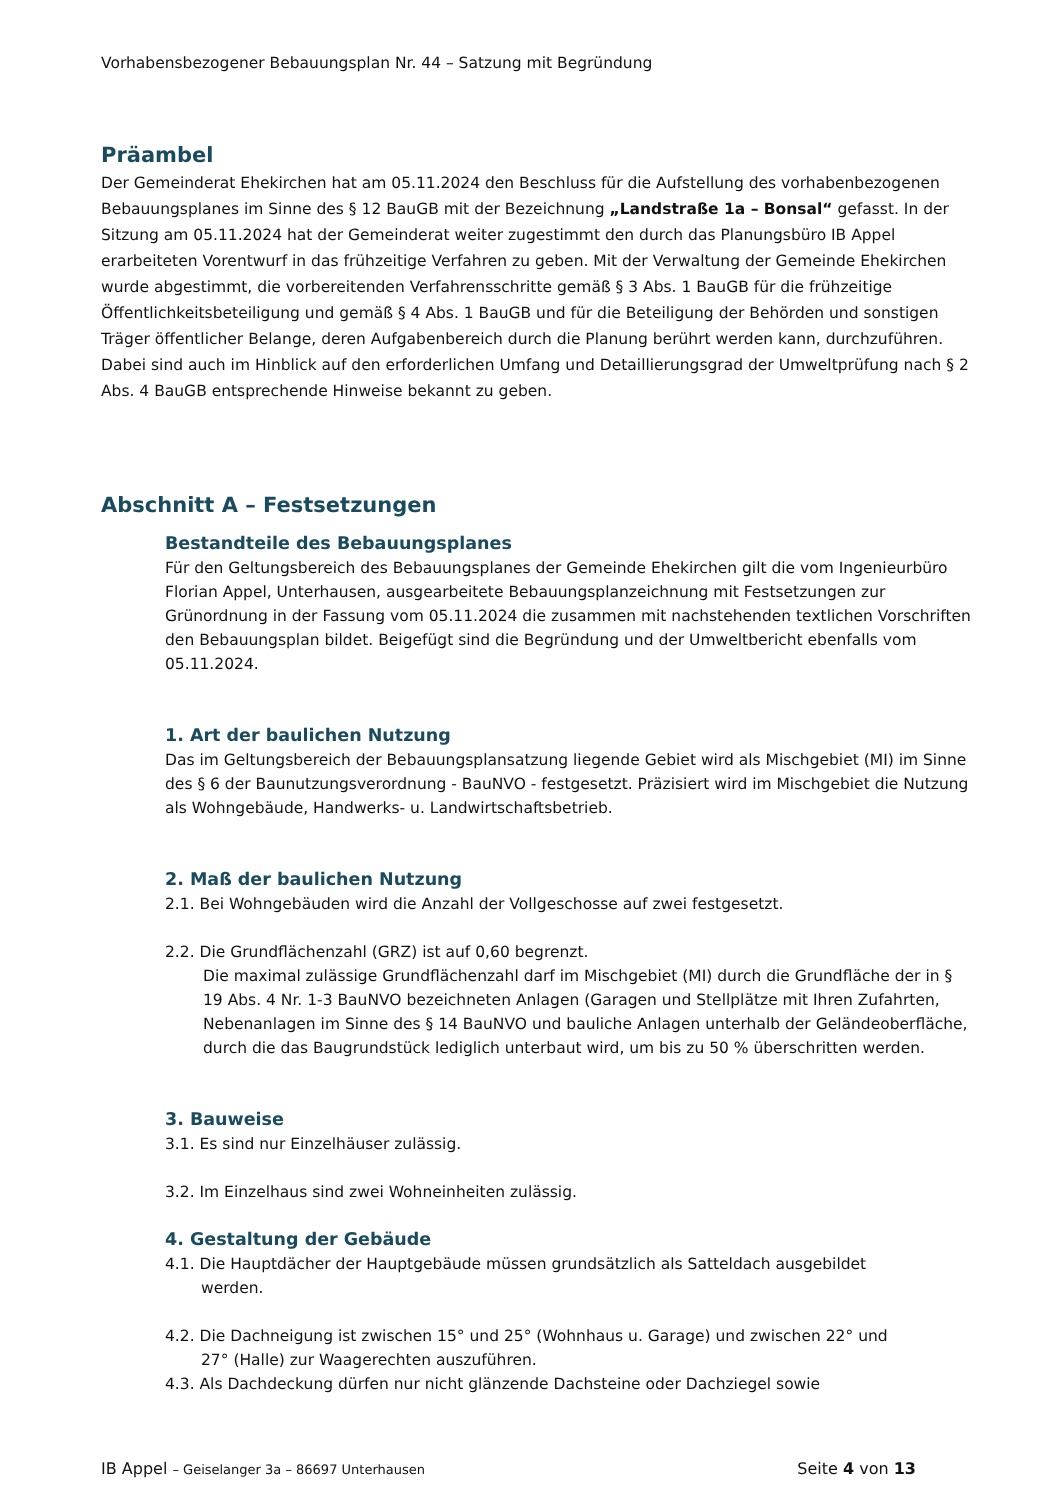Vorhabensbezogener Bebauungsplan Nr. 44 – Satzung mit Begründung
Präambel
Der Gemeinderat Ehekirchen hat am 05.11.2024 den Beschluss für die Aufstellung des vorhabenbezogenen Bebauungsplanes im Sinne des § 12 BauGB mit der Bezeichnung „Landstraße 1a – Bonsal“ gefasst. In der Sitzung am 05.11.2024 hat der Gemeinderat weiter zugestimmt den durch das Planungsbüro IB Appel erarbeiteten Vorentwurf in das frühzeitige Verfahren zu geben. Mit der Verwaltung der Gemeinde Ehekirchen wurde abgestimmt, die vorbereitenden Verfahrensschritte gemäß § 3 Abs. 1 BauGB für die frühzeitige Öffentlichkeitsbeteiligung und gemäß § 4 Abs. 1 BauGB und für die Beteiligung der Behörden und sonstigen Träger öffentlicher Belange, deren Aufgabenbereich durch die Planung berührt werden kann, durchzuführen.
Dabei sind auch im Hinblick auf den erforderlichen Umfang und Detaillierungsgrad der Umweltprüfung nach § 2 Abs. 4 BauGB entsprechende Hinweise bekannt zu geben.
Abschnitt A – Festsetzungen
Bestandteile des Bebauungsplanes
Für den Geltungsbereich des Bebauungsplanes der Gemeinde Ehekirchen gilt die vom Ingenieurbüro Florian Appel, Unterhausen, ausgearbeitete Bebauungsplanzeichnung mit Festsetzungen zur Grünordnung in der Fassung vom 05.11.2024 die zusammen mit nachstehenden textlichen Vorschriften den Bebauungsplan bildet. Beigefügt sind die Begründung und der Umweltbericht ebenfalls vom 05.11.2024.
1. Art der baulichen Nutzung
Das im Geltungsbereich der Bebauungsplansatzung liegende Gebiet wird als Mischgebiet (MI) im Sinne des § 6 der Baunutzungsverordnung - BauNVO - festgesetzt. Präzisiert wird im Mischgebiet die Nutzung als Wohngebäude, Handwerks- u. Landwirtschaftsbetrieb.
2. Maß der baulichen Nutzung
2.1. Bei Wohngebäuden wird die Anzahl der Vollgeschosse auf zwei festgesetzt.
2.2. Die Grundflächenzahl (GRZ) ist auf 0,60 begrenzt.
Die maximal zulässige Grundflächenzahl darf im Mischgebiet (MI) durch die Grundfläche der in § 19 Abs. 4 Nr. 1-3 BauNVO bezeichneten Anlagen (Garagen und Stellplätze mit Ihren Zufahrten, Nebenanlagen im Sinne des § 14 BauNVO und bauliche Anlagen unterhalb der Geländeoberfläche, durch die das Baugrundstück lediglich unterbaut wird, um bis zu 50 % überschritten werden.
3. Bauweise
3.1. Es sind nur Einzelhäuser zulässig.
3.2. Im Einzelhaus sind zwei Wohneinheiten zulässig.
4. Gestaltung der Gebäude
4.1. Die Hauptdächer der Hauptgebäude müssen grundsätzlich als Satteldach ausgebildet
werden.
4.2. Die Dachneigung ist zwischen 15° und 25° (Wohnhaus u. Garage) und zwischen 22° und
27° (Halle) zur Waagerechten auszuführen.
4.3. Als Dachdeckung dürfen nur nicht glänzende Dachsteine oder Dachziegel sowie
IB Appel – Geiselanger 3a – 86697 Unterhausen Seite 4 von 13